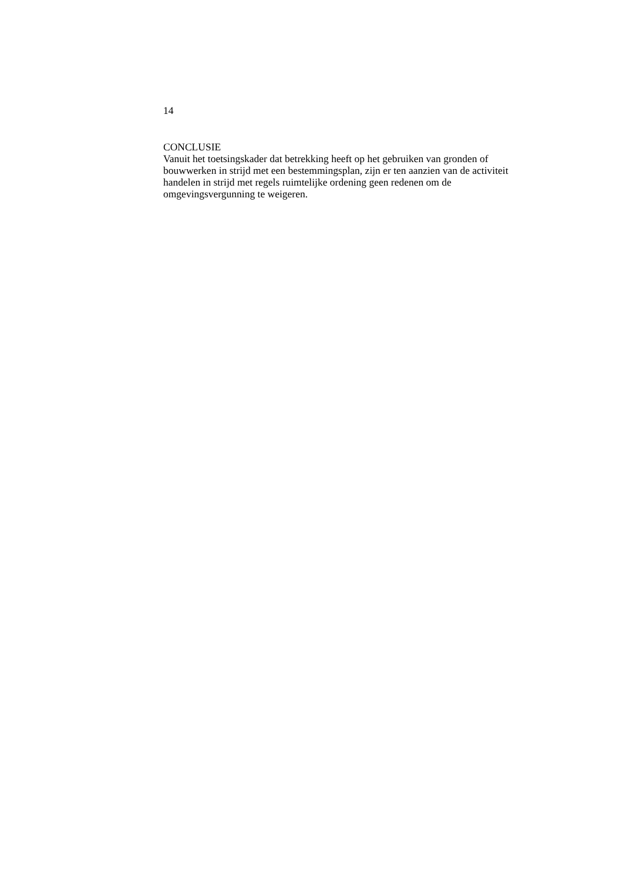14
CONCLUSIE
Vanuit het toetsingskader dat betrekking heeft op het gebruiken van gronden of
bouwwerken in strijd met een bestemmingsplan, zijn er ten aanzien van de activiteit
handelen in strijd met regels ruimtelijke ordening geen redenen om de
omgevingsvergunning te weigeren.